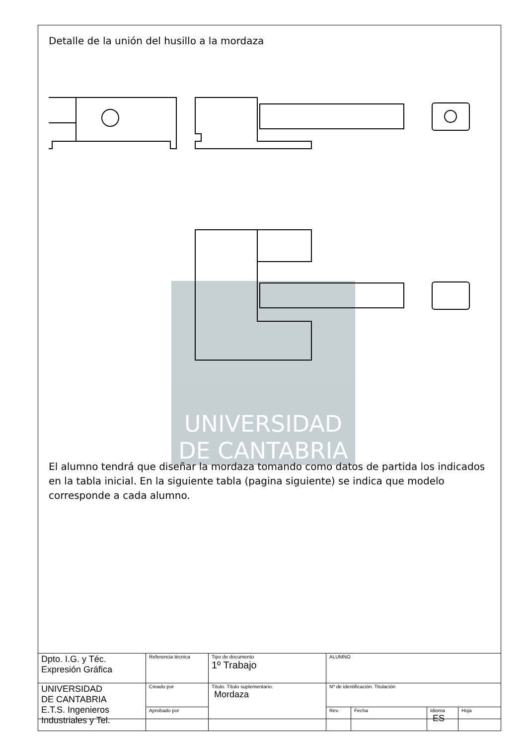UNIVERSIDAD
DE CANTABRIA
Detalle de la unión del husillo a la mordaza
El alumno tendrá que diseñar la mordaza tomando como datos de partida los indicados en la tabla inicial. En la siguiente tabla (pagina siguiente) se indica que modelo corresponde a cada alumno.
| Dpto. I.G. y Téc. Expresión Gráfica | Referencia técnica | Tipo de documento 1º Trabajo | ALUMNO | | | |
| UNIVERSIDAD DE CANTABRIA E.T.S. Ingenieros Industriales y Tel. | Creado por | Título. Título suplementario. Mordaza | Nº de identificación. Titulación | | | |
| | Aprobado por | | Rev. | Fecha | Idioma ES | Hoja |